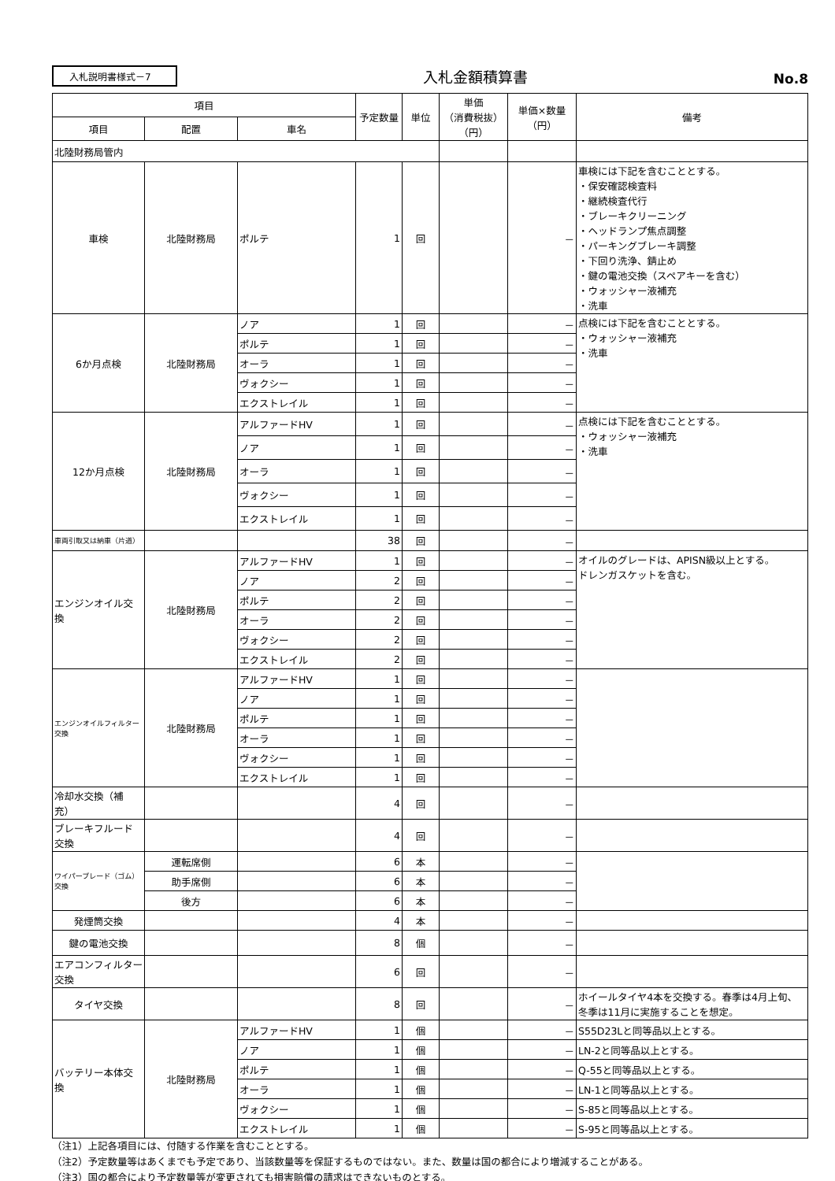入札説明書様式－7
入札金額積算書
No.8
| 項目 | | | 予定数量 | 単位 | 単価 （消費税抜） （円） | 単価×数量 （円） | 備考 |
| --- | --- | --- | --- | --- | --- | --- | --- |
| 項目 | 配置 | 車名 | | | | | |
| 北陸財務局管内 | | | | | | | |
| 車検 | 北陸財務局 | ポルテ | 1 | 回 | | － | 車検には下記を含むこととする。 ・保安確認検査料 ・継続検査代行 ・ブレーキクリーニング ・ヘッドランプ焦点調整 ・パーキングブレーキ調整 ・下回り洗浄、錆止め ・鍵の電池交換（スペアキーを含む） ・ウォッシャー液補充 ・洗車 |
| 6か月点検 | 北陸財務局 | ノア | 1 | 回 | | － | 点検には下記を含むこととする。 ・ウォッシャー液補充 ・洗車 |
| | | ポルテ | 1 | 回 | | － | |
| | | オーラ | 1 | 回 | | － | |
| | | ヴォクシー | 1 | 回 | | － | |
| | | エクストレイル | 1 | 回 | | － | |
| 12か月点検 | 北陸財務局 | アルファードHV | 1 | 回 | | － | 点検には下記を含むこととする。 ・ウォッシャー液補充 ・洗車 |
| | | ノア | 1 | 回 | | － | |
| | | オーラ | 1 | 回 | | － | |
| | | ヴォクシー | 1 | 回 | | － | |
| | | エクストレイル | 1 | 回 | | － | |
| 車両引取又は納車（片道） | | | 38 | 回 | | － | |
| エンジンオイル交換 | 北陸財務局 | アルファードHV | 1 | 回 | | － | オイルのグレードは、APISN級以上とする。 ドレンガスケットを含む。 |
| | | ノア | 2 | 回 | | － | |
| | | ポルテ | 2 | 回 | | － | |
| | | オーラ | 2 | 回 | | － | |
| | | ヴォクシー | 2 | 回 | | － | |
| | | エクストレイル | 2 | 回 | | － | |
| エンジンオイルフィルター交換 | 北陸財務局 | アルファードHV | 1 | 回 | | － | |
| | | ノア | 1 | 回 | | － | |
| | | ポルテ | 1 | 回 | | － | |
| | | オーラ | 1 | 回 | | － | |
| | | ヴォクシー | 1 | 回 | | － | |
| | | エクストレイル | 1 | 回 | | － | |
| 冷却水交換（補充） | | | 4 | 回 | | － | |
| ブレーキフルード交換 | | | 4 | 回 | | － | |
| ワイパーブレード（ゴム）交換 | 運転席側 | | 6 | 本 | | － | |
| | 助手席側 | | 6 | 本 | | － | |
| | 後方 | | 6 | 本 | | － | |
| 発煙筒交換 | | | 4 | 本 | | － | |
| 鍵の電池交換 | | | 8 | 個 | | － | |
| エアコンフィルター交換 | | | 6 | 回 | | － | |
| タイヤ交換 | | | 8 | 回 | | － | ホイールタイヤ4本を交換する。春季は4月上旬、冬季は11月に実施することを想定。 |
| バッテリー本体交換 | 北陸財務局 | アルファードHV | 1 | 個 | | － | S55D23Lと同等品以上とする。 |
| | | ノア | 1 | 個 | | － | LN-2と同等品以上とする。 |
| | | ポルテ | 1 | 個 | | － | Q-55と同等品以上とする。 |
| | | オーラ | 1 | 個 | | － | LN-1と同等品以上とする。 |
| | | ヴォクシー | 1 | 個 | | － | S-85と同等品以上とする。 |
| | | エクストレイル | 1 | 個 | | － | S-95と同等品以上とする。 |
（注1）上記各項目には、付随する作業を含むこととする。
（注2）予定数量等はあくまでも予定であり、当該数量等を保証するものではない。また、数量は国の都合により増減することがある。
（注3）国の都合により予定数量等が変更されても損害賠償の請求はできないものとする。